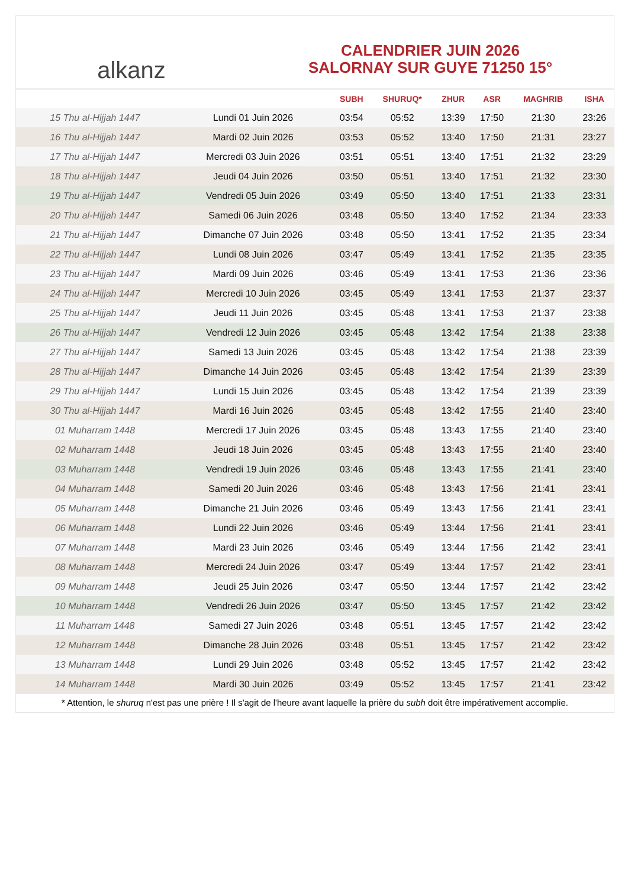alkanz
CALENDRIER JUIN 2026
SALORNAY SUR GUYE 71250 15°
| | | SUBH | SHURUQ* | ZHUR | ASR | MAGHRIB | ISHA |
| --- | --- | --- | --- | --- | --- | --- | --- |
| 15 Thu al-Hijjah 1447 | Lundi 01 Juin 2026 | 03:54 | 05:52 | 13:39 | 17:50 | 21:30 | 23:26 |
| 16 Thu al-Hijjah 1447 | Mardi 02 Juin 2026 | 03:53 | 05:52 | 13:40 | 17:50 | 21:31 | 23:27 |
| 17 Thu al-Hijjah 1447 | Mercredi 03 Juin 2026 | 03:51 | 05:51 | 13:40 | 17:51 | 21:32 | 23:29 |
| 18 Thu al-Hijjah 1447 | Jeudi 04 Juin 2026 | 03:50 | 05:51 | 13:40 | 17:51 | 21:32 | 23:30 |
| 19 Thu al-Hijjah 1447 | Vendredi 05 Juin 2026 | 03:49 | 05:50 | 13:40 | 17:51 | 21:33 | 23:31 |
| 20 Thu al-Hijjah 1447 | Samedi 06 Juin 2026 | 03:48 | 05:50 | 13:40 | 17:52 | 21:34 | 23:33 |
| 21 Thu al-Hijjah 1447 | Dimanche 07 Juin 2026 | 03:48 | 05:50 | 13:41 | 17:52 | 21:35 | 23:34 |
| 22 Thu al-Hijjah 1447 | Lundi 08 Juin 2026 | 03:47 | 05:49 | 13:41 | 17:52 | 21:35 | 23:35 |
| 23 Thu al-Hijjah 1447 | Mardi 09 Juin 2026 | 03:46 | 05:49 | 13:41 | 17:53 | 21:36 | 23:36 |
| 24 Thu al-Hijjah 1447 | Mercredi 10 Juin 2026 | 03:45 | 05:49 | 13:41 | 17:53 | 21:37 | 23:37 |
| 25 Thu al-Hijjah 1447 | Jeudi 11 Juin 2026 | 03:45 | 05:48 | 13:41 | 17:53 | 21:37 | 23:38 |
| 26 Thu al-Hijjah 1447 | Vendredi 12 Juin 2026 | 03:45 | 05:48 | 13:42 | 17:54 | 21:38 | 23:38 |
| 27 Thu al-Hijjah 1447 | Samedi 13 Juin 2026 | 03:45 | 05:48 | 13:42 | 17:54 | 21:38 | 23:39 |
| 28 Thu al-Hijjah 1447 | Dimanche 14 Juin 2026 | 03:45 | 05:48 | 13:42 | 17:54 | 21:39 | 23:39 |
| 29 Thu al-Hijjah 1447 | Lundi 15 Juin 2026 | 03:45 | 05:48 | 13:42 | 17:54 | 21:39 | 23:39 |
| 30 Thu al-Hijjah 1447 | Mardi 16 Juin 2026 | 03:45 | 05:48 | 13:42 | 17:55 | 21:40 | 23:40 |
| 01 Muharram 1448 | Mercredi 17 Juin 2026 | 03:45 | 05:48 | 13:43 | 17:55 | 21:40 | 23:40 |
| 02 Muharram 1448 | Jeudi 18 Juin 2026 | 03:45 | 05:48 | 13:43 | 17:55 | 21:40 | 23:40 |
| 03 Muharram 1448 | Vendredi 19 Juin 2026 | 03:46 | 05:48 | 13:43 | 17:55 | 21:41 | 23:40 |
| 04 Muharram 1448 | Samedi 20 Juin 2026 | 03:46 | 05:48 | 13:43 | 17:56 | 21:41 | 23:41 |
| 05 Muharram 1448 | Dimanche 21 Juin 2026 | 03:46 | 05:49 | 13:43 | 17:56 | 21:41 | 23:41 |
| 06 Muharram 1448 | Lundi 22 Juin 2026 | 03:46 | 05:49 | 13:44 | 17:56 | 21:41 | 23:41 |
| 07 Muharram 1448 | Mardi 23 Juin 2026 | 03:46 | 05:49 | 13:44 | 17:56 | 21:42 | 23:41 |
| 08 Muharram 1448 | Mercredi 24 Juin 2026 | 03:47 | 05:49 | 13:44 | 17:57 | 21:42 | 23:41 |
| 09 Muharram 1448 | Jeudi 25 Juin 2026 | 03:47 | 05:50 | 13:44 | 17:57 | 21:42 | 23:42 |
| 10 Muharram 1448 | Vendredi 26 Juin 2026 | 03:47 | 05:50 | 13:45 | 17:57 | 21:42 | 23:42 |
| 11 Muharram 1448 | Samedi 27 Juin 2026 | 03:48 | 05:51 | 13:45 | 17:57 | 21:42 | 23:42 |
| 12 Muharram 1448 | Dimanche 28 Juin 2026 | 03:48 | 05:51 | 13:45 | 17:57 | 21:42 | 23:42 |
| 13 Muharram 1448 | Lundi 29 Juin 2026 | 03:48 | 05:52 | 13:45 | 17:57 | 21:42 | 23:42 |
| 14 Muharram 1448 | Mardi 30 Juin 2026 | 03:49 | 05:52 | 13:45 | 17:57 | 21:41 | 23:42 |
* Attention, le shuruq n'est pas une prière ! Il s'agit de l'heure avant laquelle la prière du subh doit être impérativement accomplie.